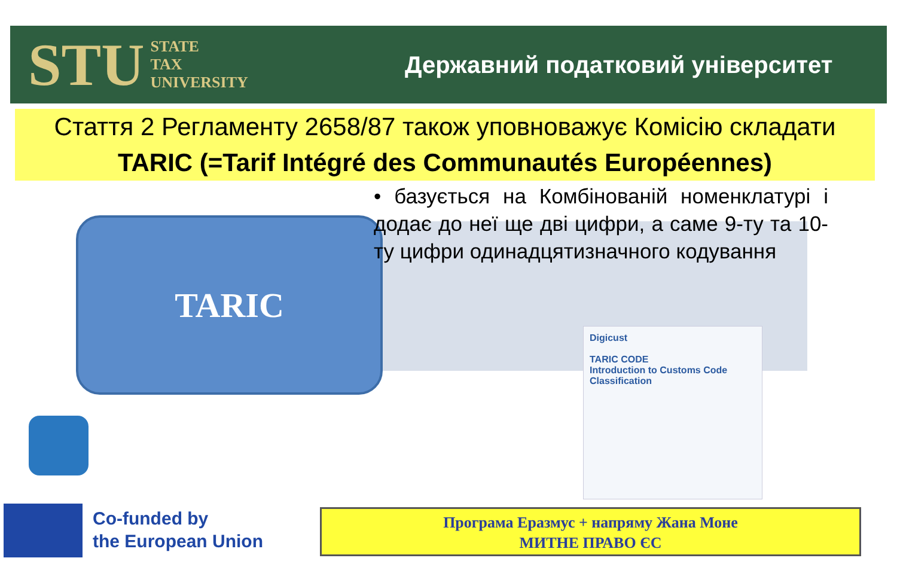STU STATE
TAX
UNIVERSITY
Державний податковий університет
Стаття 2 Регламенту 2658/87 також уповноважує Комісію складати
TARIC (=Tarif Intégré des Communautés Européennes)
TARIC
• базується на Комбінованій номенклатурі і додає до неї ще дві цифри, а саме 9-ту та 10-ту цифри одинадцятизначного кодування
Digicust
TARIC CODE
Introduction to Customs Code Classification
Co-funded by
the European Union
Програма Еразмус + напряму Жана Моне
МИТНЕ ПРАВО ЄС